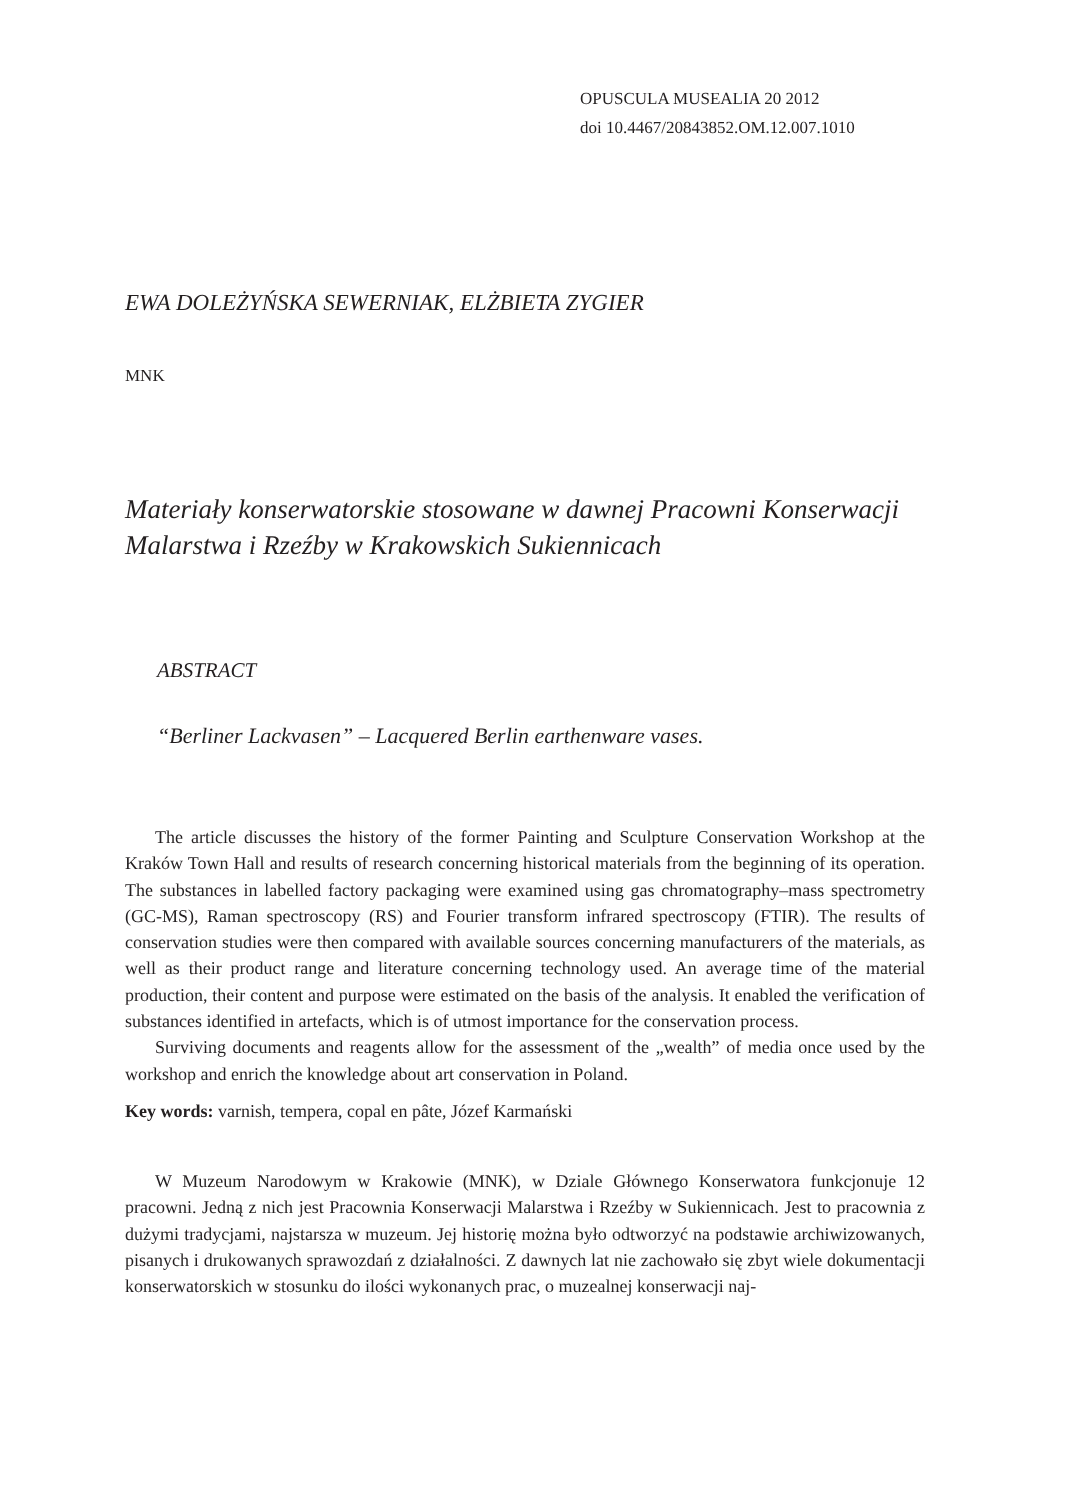OPUSCULA MUSEALIA 20 2012
doi 10.4467/20843852.OM.12.007.1010
EWA DOLEŻYŃSKA SEWERNIAK, ELŻBIETA ZYGIER
MNK
Materiały konserwatorskie stosowane w dawnej Pracowni Konserwacji Malarstwa i Rzeźby w Krakowskich Sukiennicach
ABSTRACT
“Berliner Lackvasen” – Lacquered Berlin earthenware vases.
The article discusses the history of the former Painting and Sculpture Conservation Workshop at the Kraków Town Hall and results of research concerning historical materials from the beginning of its operation. The substances in labelled factory packaging were examined using gas chromatography–mass spectrometry (GC-MS), Raman spectroscopy (RS) and Fourier transform infrared spectroscopy (FTIR). The results of conservation studies were then compared with available sources concerning manufacturers of the materials, as well as their product range and literature concerning technology used. An average time of the material production, their content and purpose were estimated on the basis of the analysis. It enabled the verification of substances identified in artefacts, which is of utmost importance for the conservation process.
Surviving documents and reagents allow for the assessment of the „wealth” of media once used by the workshop and enrich the knowledge about art conservation in Poland.
Key words: varnish, tempera, copal en pâte, Józef Karmański
W Muzeum Narodowym w Krakowie (MNK), w Dziale Głównego Konserwatora funkcjonuje 12 pracowni. Jedną z nich jest Pracownia Konserwacji Malarstwa i Rzeźby w Sukiennicach. Jest to pracownia z dużymi tradycjami, najstarsza w muzeum. Jej historię można było odtworzyć na podstawie archiwizowanych, pisanych i drukowanych sprawozdań z działalności. Z dawnych lat nie zachowało się zbyt wiele dokumentacji konserwatorskich w stosunku do ilości wykonanych prac, o muzealnej konserwacji naj-